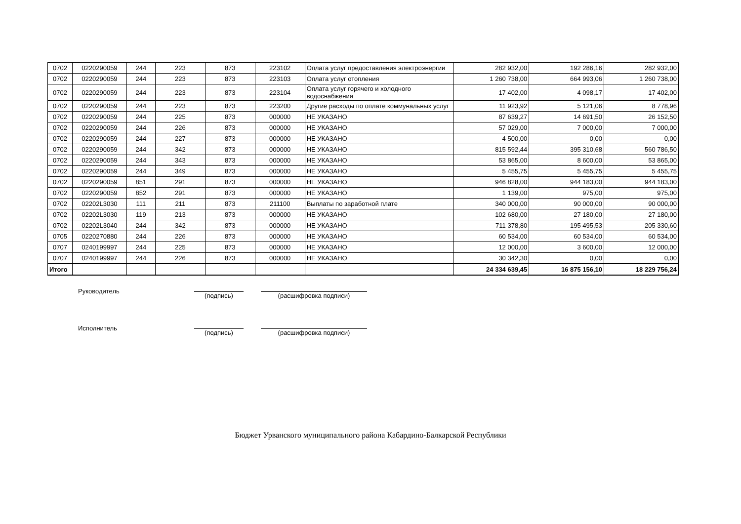| 0702 | 0220290059 | 244 | 223 | 873 | 223102 | Оплата услуг предоставления электроэнергии | 282 932,00 | 192 286,16 | 282 932,00 |
| 0702 | 0220290059 | 244 | 223 | 873 | 223103 | Оплата услуг отопления | 1 260 738,00 | 664 993,06 | 1 260 738,00 |
| 0702 | 0220290059 | 244 | 223 | 873 | 223104 | Оплата услуг горячего и холодного водоснабжения | 17 402,00 | 4 098,17 | 17 402,00 |
| 0702 | 0220290059 | 244 | 223 | 873 | 223200 | Другие расходы по оплате коммунальных услуг | 11 923,92 | 5 121,06 | 8 778,96 |
| 0702 | 0220290059 | 244 | 225 | 873 | 000000 | НЕ УКАЗАНО | 87 639,27 | 14 691,50 | 26 152,50 |
| 0702 | 0220290059 | 244 | 226 | 873 | 000000 | НЕ УКАЗАНО | 57 029,00 | 7 000,00 | 7 000,00 |
| 0702 | 0220290059 | 244 | 227 | 873 | 000000 | НЕ УКАЗАНО | 4 500,00 | 0,00 | 0,00 |
| 0702 | 0220290059 | 244 | 342 | 873 | 000000 | НЕ УКАЗАНО | 815 592,44 | 395 310,68 | 560 786,50 |
| 0702 | 0220290059 | 244 | 343 | 873 | 000000 | НЕ УКАЗАНО | 53 865,00 | 8 600,00 | 53 865,00 |
| 0702 | 0220290059 | 244 | 349 | 873 | 000000 | НЕ УКАЗАНО | 5 455,75 | 5 455,75 | 5 455,75 |
| 0702 | 0220290059 | 851 | 291 | 873 | 000000 | НЕ УКАЗАНО | 946 828,00 | 944 183,00 | 944 183,00 |
| 0702 | 0220290059 | 852 | 291 | 873 | 000000 | НЕ УКАЗАНО | 1 139,00 | 975,00 | 975,00 |
| 0702 | 02202L3030 | 111 | 211 | 873 | 211100 | Выплаты по заработной плате | 340 000,00 | 90 000,00 | 90 000,00 |
| 0702 | 02202L3030 | 119 | 213 | 873 | 000000 | НЕ УКАЗАНО | 102 680,00 | 27 180,00 | 27 180,00 |
| 0702 | 02202L3040 | 244 | 342 | 873 | 000000 | НЕ УКАЗАНО | 711 378,80 | 195 495,53 | 205 330,60 |
| 0705 | 0220270880 | 244 | 226 | 873 | 000000 | НЕ УКАЗАНО | 60 534,00 | 60 534,00 | 60 534,00 |
| 0707 | 0240199997 | 244 | 225 | 873 | 000000 | НЕ УКАЗАНО | 12 000,00 | 3 600,00 | 12 000,00 |
| 0707 | 0240199997 | 244 | 226 | 873 | 000000 | НЕ УКАЗАНО | 30 342,30 | 0,00 | 0,00 |
| Итого | | | | | | | 24 334 639,45 | 16 875 156,10 | 18 229 756,24 |
Руководитель
(подпись) (расшифровка подписи)
Исполнитель
(подпись) (расшифровка подписи)
Бюджет Урванского муниципального района Кабардино-Балкарской Республики